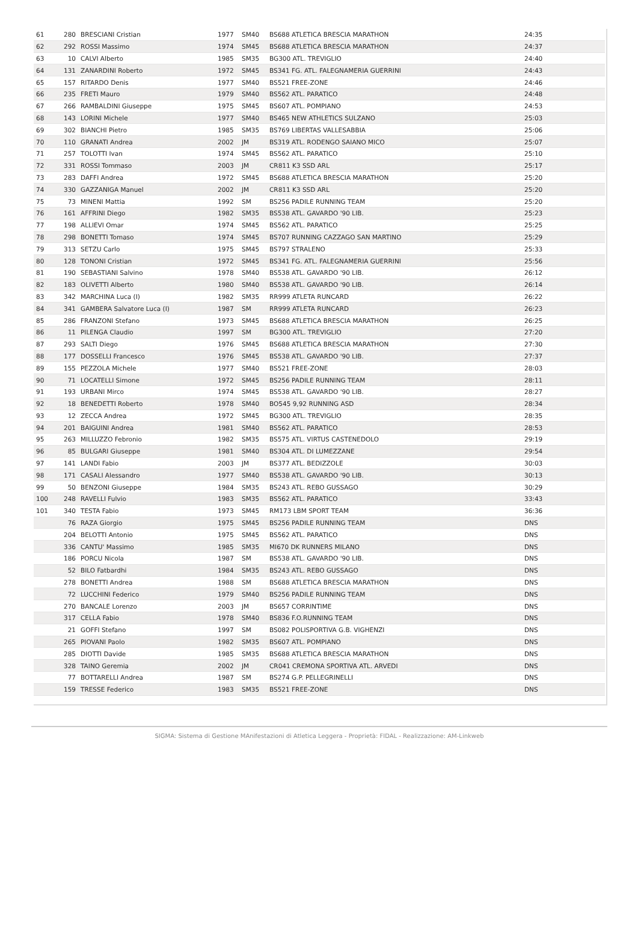| 61 | 280 | BRESCIANI Cristian | 1977 | SM40 | BS688 ATLETICA BRESCIA MARATHON | 24:35 |
| 62 | 292 | ROSSI Massimo | 1974 | SM45 | BS688 ATLETICA BRESCIA MARATHON | 24:37 |
| 63 | 10 | CALVI Alberto | 1985 | SM35 | BG300 ATL. TREVIGLIO | 24:40 |
| 64 | 131 | ZANARDINI Roberto | 1972 | SM45 | BS341 FG. ATL. FALEGNAMERIA GUERRINI | 24:43 |
| 65 | 157 | RITARDO Denis | 1977 | SM40 | BS521 FREE-ZONE | 24:46 |
| 66 | 235 | FRETI Mauro | 1979 | SM40 | BS562 ATL. PARATICO | 24:48 |
| 67 | 266 | RAMBALDINI Giuseppe | 1975 | SM45 | BS607 ATL. POMPIANO | 24:53 |
| 68 | 143 | LORINI Michele | 1977 | SM40 | BS465 NEW ATHLETICS SULZANO | 25:03 |
| 69 | 302 | BIANCHI Pietro | 1985 | SM35 | BS769 LIBERTAS VALLESABBIA | 25:06 |
| 70 | 110 | GRANATI Andrea | 2002 | JM | BS319 ATL. RODENGO SAIANO MICO | 25:07 |
| 71 | 257 | TOLOTTI Ivan | 1974 | SM45 | BS562 ATL. PARATICO | 25:10 |
| 72 | 331 | ROSSI Tommaso | 2003 | JM | CR811 K3 SSD ARL | 25:17 |
| 73 | 283 | DAFFI Andrea | 1972 | SM45 | BS688 ATLETICA BRESCIA MARATHON | 25:20 |
| 74 | 330 | GAZZANIGA Manuel | 2002 | JM | CR811 K3 SSD ARL | 25:20 |
| 75 | 73 | MINENI Mattia | 1992 | SM | BS256 PADILE RUNNING TEAM | 25:20 |
| 76 | 161 | AFFRINI Diego | 1982 | SM35 | BS538 ATL. GAVARDO '90 LIB. | 25:23 |
| 77 | 198 | ALLIEVI Omar | 1974 | SM45 | BS562 ATL. PARATICO | 25:25 |
| 78 | 298 | BONETTI Tomaso | 1974 | SM45 | BS707 RUNNING CAZZAGO SAN MARTINO | 25:29 |
| 79 | 313 | SETZU Carlo | 1975 | SM45 | BS797 STRALENO | 25:33 |
| 80 | 128 | TONONI Cristian | 1972 | SM45 | BS341 FG. ATL. FALEGNAMERIA GUERRINI | 25:56 |
| 81 | 190 | SEBASTIANI Salvino | 1978 | SM40 | BS538 ATL. GAVARDO '90 LIB. | 26:12 |
| 82 | 183 | OLIVETTI Alberto | 1980 | SM40 | BS538 ATL. GAVARDO '90 LIB. | 26:14 |
| 83 | 342 | MARCHINA Luca (I) | 1982 | SM35 | RR999 ATLETA RUNCARD | 26:22 |
| 84 | 341 | GAMBERA Salvatore Luca (I) | 1987 | SM | RR999 ATLETA RUNCARD | 26:23 |
| 85 | 286 | FRANZONI Stefano | 1973 | SM45 | BS688 ATLETICA BRESCIA MARATHON | 26:25 |
| 86 | 11 | PILENGA Claudio | 1997 | SM | BG300 ATL. TREVIGLIO | 27:20 |
| 87 | 293 | SALTI Diego | 1976 | SM45 | BS688 ATLETICA BRESCIA MARATHON | 27:30 |
| 88 | 177 | DOSSELLI Francesco | 1976 | SM45 | BS538 ATL. GAVARDO '90 LIB. | 27:37 |
| 89 | 155 | PEZZOLA Michele | 1977 | SM40 | BS521 FREE-ZONE | 28:03 |
| 90 | 71 | LOCATELLI Simone | 1972 | SM45 | BS256 PADILE RUNNING TEAM | 28:11 |
| 91 | 193 | URBANI Mirco | 1974 | SM45 | BS538 ATL. GAVARDO '90 LIB. | 28:27 |
| 92 | 18 | BENEDETTI Roberto | 1978 | SM40 | BO545 9,92 RUNNING ASD | 28:34 |
| 93 | 12 | ZECCA Andrea | 1972 | SM45 | BG300 ATL. TREVIGLIO | 28:35 |
| 94 | 201 | BAIGUINI Andrea | 1981 | SM40 | BS562 ATL. PARATICO | 28:53 |
| 95 | 263 | MILLUZZO Febronio | 1982 | SM35 | BS575 ATL. VIRTUS CASTENEDOLO | 29:19 |
| 96 | 85 | BULGARI Giuseppe | 1981 | SM40 | BS304 ATL. DI LUMEZZANE | 29:54 |
| 97 | 141 | LANDI Fabio | 2003 | JM | BS377 ATL. BEDIZZOLE | 30:03 |
| 98 | 171 | CASALI Alessandro | 1977 | SM40 | BS538 ATL. GAVARDO '90 LIB. | 30:13 |
| 99 | 50 | BENZONI Giuseppe | 1984 | SM35 | BS243 ATL. REBO GUSSAGO | 30:29 |
| 100 | 248 | RAVELLI Fulvio | 1983 | SM35 | BS562 ATL. PARATICO | 33:43 |
| 101 | 340 | TESTA Fabio | 1973 | SM45 | RM173 LBM SPORT TEAM | 36:36 |
| | 76 | RAZA Giorgio | 1975 | SM45 | BS256 PADILE RUNNING TEAM | DNS |
| | 204 | BELOTTI Antonio | 1975 | SM45 | BS562 ATL. PARATICO | DNS |
| | 336 | CANTU' Massimo | 1985 | SM35 | MI670 DK RUNNERS MILANO | DNS |
| | 186 | PORCU Nicola | 1987 | SM | BS538 ATL. GAVARDO '90 LIB. | DNS |
| | 52 | BILO Fatbardhi | 1984 | SM35 | BS243 ATL. REBO GUSSAGO | DNS |
| | 278 | BONETTI Andrea | 1988 | SM | BS688 ATLETICA BRESCIA MARATHON | DNS |
| | 72 | LUCCHINI Federico | 1979 | SM40 | BS256 PADILE RUNNING TEAM | DNS |
| | 270 | BANCALE Lorenzo | 2003 | JM | BS657 CORRINTIME | DNS |
| | 317 | CELLA Fabio | 1978 | SM40 | BS836 F.O.RUNNING TEAM | DNS |
| | 21 | GOFFI Stefano | 1997 | SM | BS082 POLISPORTIVA G.B. VIGHENZI | DNS |
| | 265 | PIOVANI Paolo | 1982 | SM35 | BS607 ATL. POMPIANO | DNS |
| | 285 | DIOTTI Davide | 1985 | SM35 | BS688 ATLETICA BRESCIA MARATHON | DNS |
| | 328 | TAINO Geremia | 2002 | JM | CR041 CREMONA SPORTIVA ATL. ARVEDI | DNS |
| | 77 | BOTTARELLI Andrea | 1987 | SM | BS274 G.P. PELLEGRINELLI | DNS |
| | 159 | TRESSE Federico | 1983 | SM35 | BS521 FREE-ZONE | DNS |
SIGMA: Sistema di Gestione MAnifestazioni di Atletica Leggera - Proprietà: FIDAL - Realizzazione: AM-Linkweb